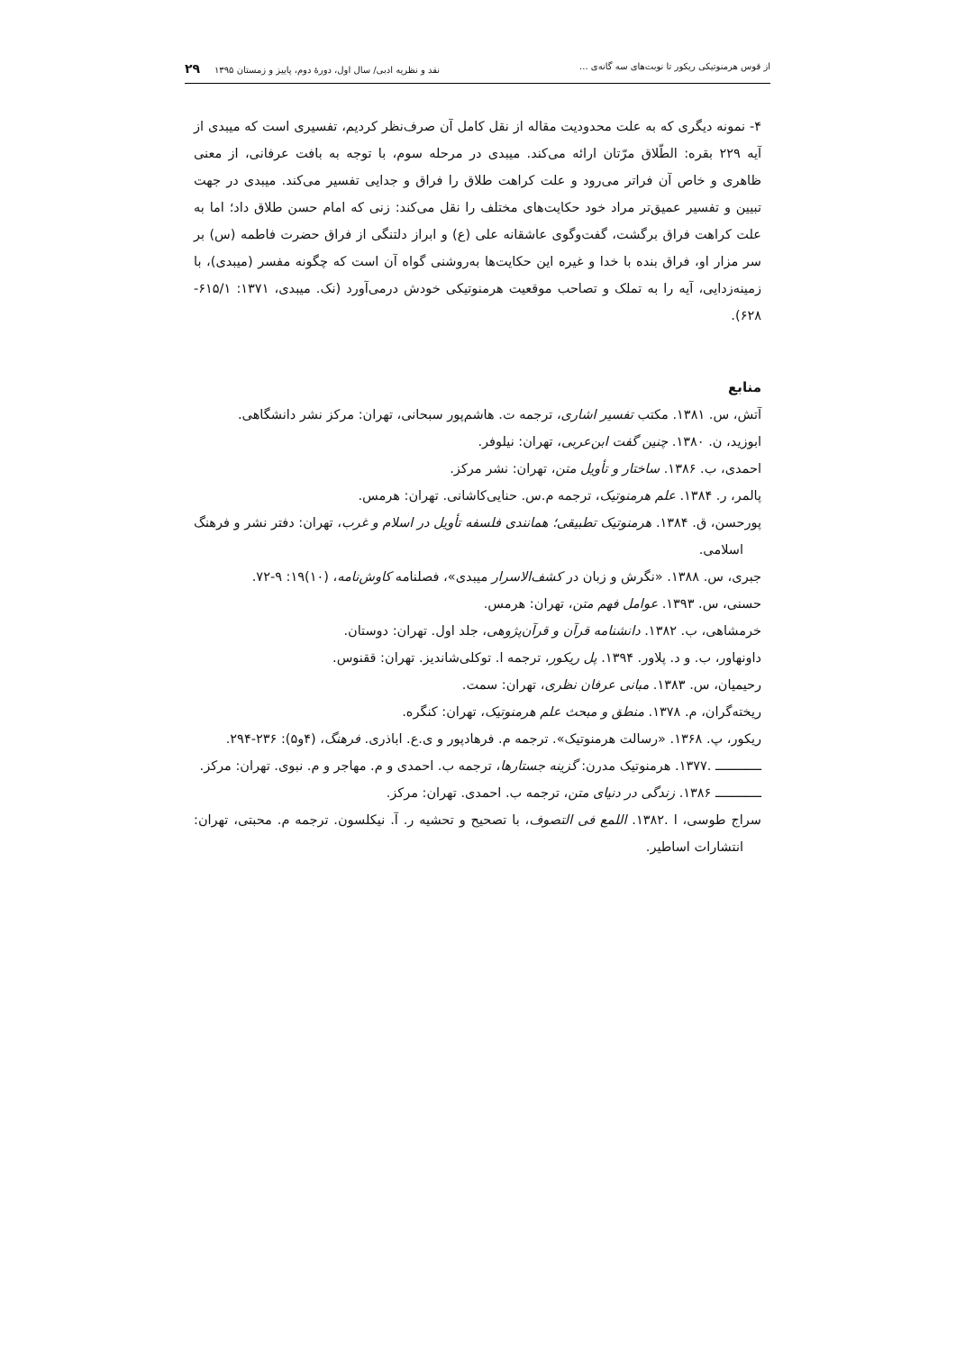از قوس هرمنوتیکی ریکور تا نوبت‌های سه گانه‌ی ... نقد و نظریه ادبی/ سال اول، دورۀ دوم، پاییز و زمستان ۱۳۹۵ ۲۹
۴- نمونه دیگری که به علت محدودیت مقاله از نقل کامل آن صرف‌نظر کردیم، تفسیری است که میبدی از آیه ۲۲۹ بقره: الطّلاق مرّتان ارائه می‌کند. میبدی در مرحله سوم، با توجه به بافت عرفانی، از معنی ظاهری و خاص آن فراتر می‌رود و علت کراهت طلاق را فراق و جدایی تفسیر می‌کند. میبدی در جهت تبیین و تفسیر عمیق‌تر مراد خود حکایت‌های مختلف را نقل می‌کند: زنی که امام حسن طلاق داد؛ اما به علت کراهت فراق برگشت، گفت‌وگوی عاشقانه علی (ع) و ابراز دلتنگی از فراق حضرت فاطمه (س) بر سر مزار او، فراق بنده با خدا و غیره این حکایت‌ها به‌روشنی گواه آن است که چگونه مفسر (میبدی)، با زمینه‌زدایی، آیه را به تملک و تصاحب موقعیت هرمنوتیکی خودش درمی‌آورد (نک. میبدی، ۱۳۷۱: ۶۱۵/۱- ۶۲۸).
منابع
آتش، س. ۱۳۸۱. مکتب تفسیر اشاری، ترجمه ت. هاشم‌پور سبحانی، تهران: مرکز نشر دانشگاهی.
ابوزید، ن. ۱۳۸۰. چنین گفت ابن‌عربی، تهران: نیلوفر.
احمدی، ب. ۱۳۸۶. ساختار و تأویل متن، تهران: نشر مرکز.
پالمر، ر. ۱۳۸۴. علم هرمنوتیک، ترجمه م.س. حنایی‌کاشانی. تهران: هرمس.
پورحسن، ق. ۱۳۸۴. هرمنوتیک تطبیقی؛ همانندی فلسفه تأویل در اسلام و غرب، تهران: دفتر نشر و فرهنگ اسلامی.
جبری، س. ۱۳۸۸. «نگرش و زبان در کشف‌الاسرار میبدی»، فصلنامه کاوش‌نامه، (۱۰)۱۹: ۹-۷۲.
حسنی، س. ۱۳۹۳. عوامل فهم متن، تهران: هرمس.
خرمشاهی، ب. ۱۳۸۲. دانشنامه قرآن و قرآن‌پژوهی، جلد اول. تهران: دوستان.
داونهاور، ب. و د. پلاور. ۱۳۹۴. پل ریکور، ترجمه ا. توکلی‌شاندیز. تهران: ققنوس.
رحیمیان، س. ۱۳۸۳. مبانی عرفان نظری، تهران: سمت.
ریخته‌گران، م. ۱۳۷۸. منطق و مبحث علم هرمنوتیک، تهران: کنگره.
ریکور، پ. ۱۳۶۸. «رسالت هرمنوتیک». ترجمه م. فرهادپور و ی.ع. اباذری. فرهنگ، (۴و۵): ۲۳۶-۲۹۴.
ــــــــــــ .۱۳۷۷. هرمنوتیک مدرن: گزینه جستارها، ترجمه ب. احمدی و م. مهاجر و م. نبوی. تهران: مرکز.
ــــــــــــ ۱۳۸۶. زندگی در دنیای متن، ترجمه ب. احمدی. تهران: مرکز.
سراج طوسی، ا .۱۳۸۲. اللمع فی التصوف، با تصحیح و تحشیه ر. آ. نیکلسون. ترجمه م. محبتی، تهران: انتشارات اساطیر.